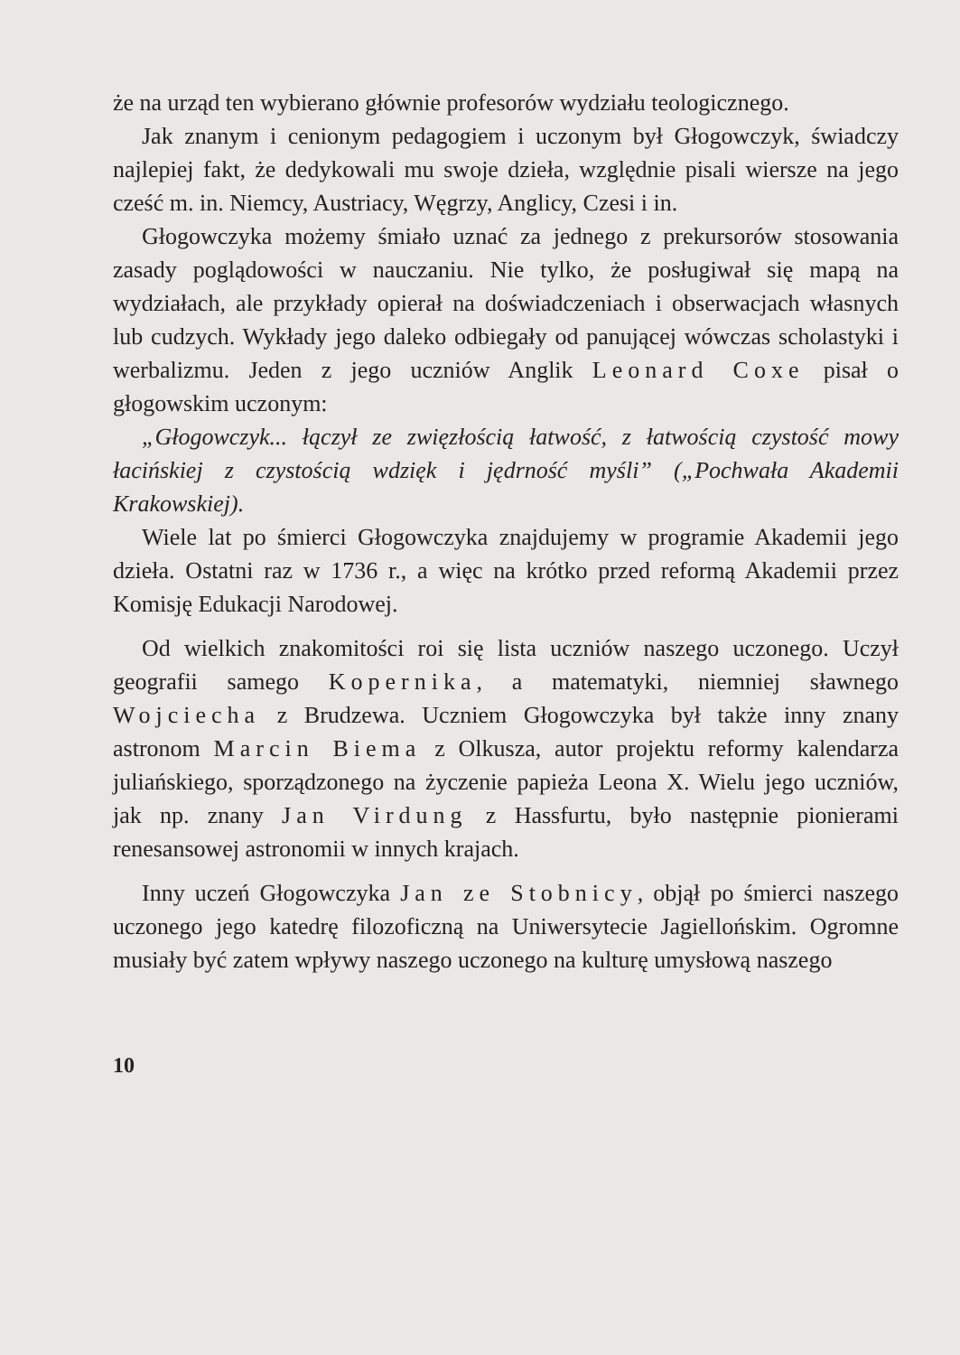że na urząd ten wybierano głównie profesorów wydziału teologicznego.
Jak znanym i cenionym pedagogiem i uczonym był Głogowczyk, świadczy najlepiej fakt, że dedykowali mu swoje dzieła, względnie pisali wiersze na jego cześć m. in. Niemcy, Austriacy, Węgrzy, Anglicy, Czesi i in.
Głogowczyka możemy śmiało uznać za jednego z prekursorów stosowania zasady poglądowości w nauczaniu. Nie tylko, że posługiwał się mapą na wydziałach, ale przykłady opierał na doświadczeniach i obserwacjach własnych lub cudzych. Wykłady jego daleko odbiegały od panującej wówczas scholastyki i werbalizmu. Jeden z jego uczniów Anglik Leonard Coxe pisał o głogowskim uczonym:
„Głogowczyk... łączył ze zwięzłością łatwość, z łatwością czystość mowy łacińskiej z czystością wdzięk i jędrność myśli” („Pochwała Akademii Krakowskiej).
Wiele lat po śmierci Głogowczyka znajdujemy w programie Akademii jego dzieła. Ostatni raz w 1736 r., a więc na krótko przed reformą Akademii przez Komisję Edukacji Narodowej.
Od wielkich znakomitości roi się lista uczniów naszego uczonego. Uczył geografii samego Kopernika, a matematyki, niemniej sławnego Wojciecha z Brudzewa. Uczniem Głogowczyka był także inny znany astronom Marcin Biema z Olkusza, autor projektu reformy kalendarza juliańskiego, sporządzonego na życzenie papieża Leona X. Wielu jego uczniów, jak np. znany Jan Virdung z Hassfurtu, było następnie pionierami renesansowej astronomii w innych krajach.
Inny uczeń Głogowczyka Jan ze Stobnicy, objął po śmierci naszego uczonego jego katedrę filozoficzną na Uniwersytecie Jagiellońskim. Ogromne musiały być zatem wpływy naszego uczonego na kulturę umysłową naszego
10